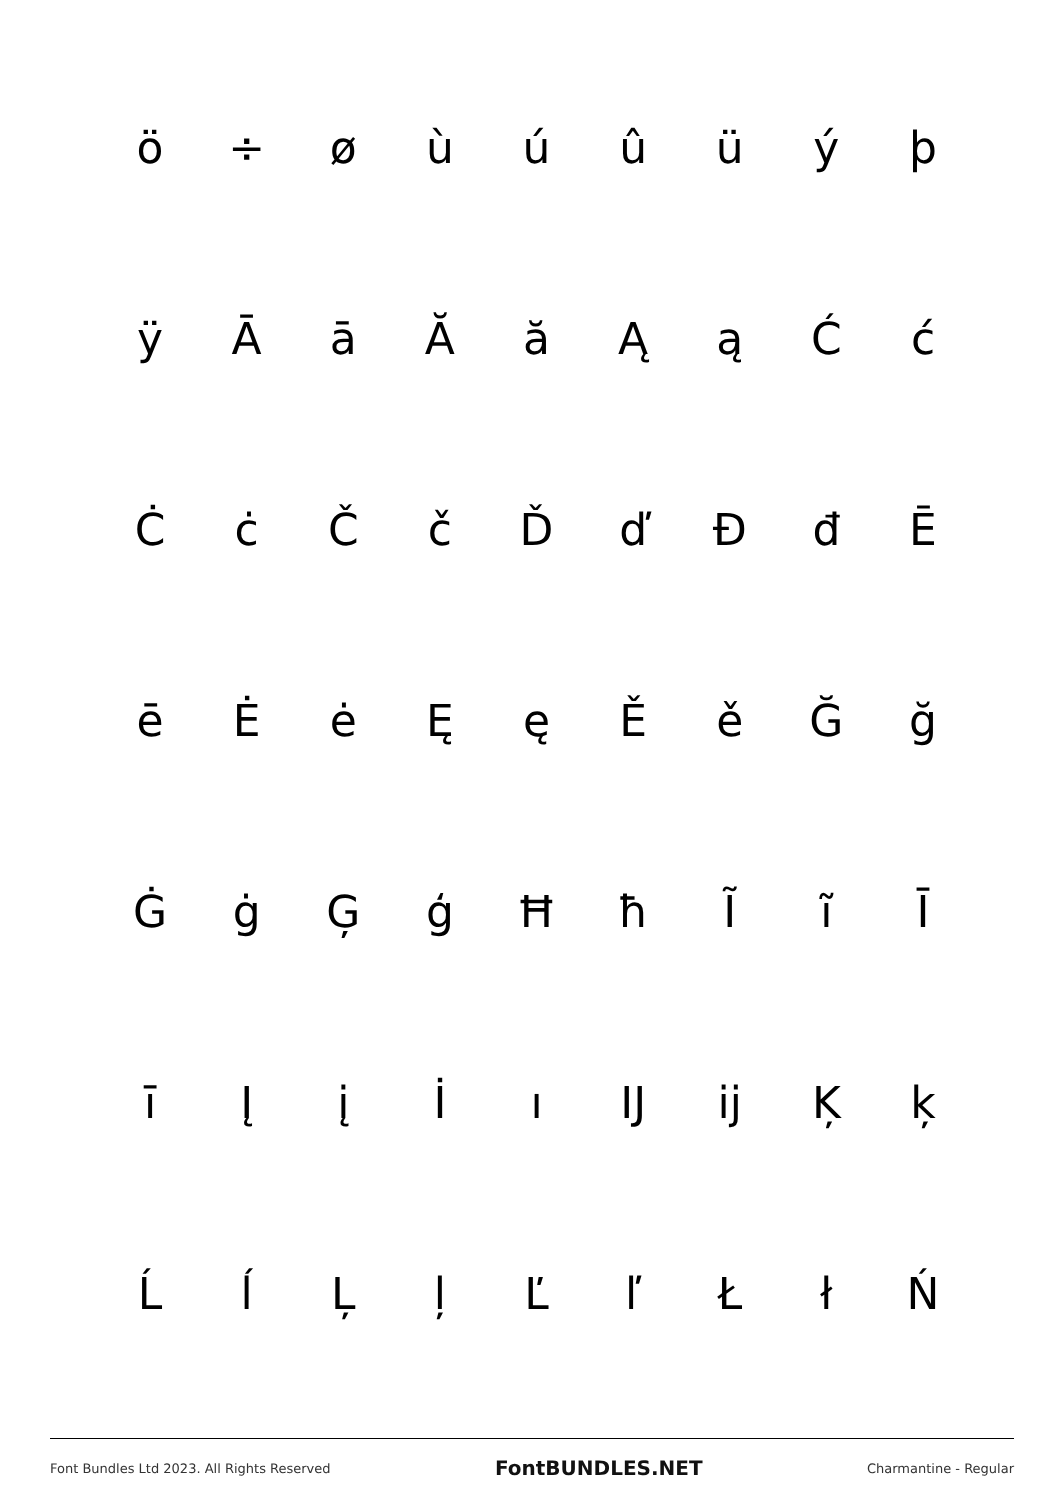ö ÷ øùúûüýþ
ÿĀāĂăĄąĆć
ĊċČčĎďĐđĒ
ēĖėĘęĚěĞğ
ĠġĢģĦħĨĩĪ
īĮįİıĲĳĶķ
ĹĺĻļĽľŁłŃ
Font Bundles Ltd 2023. All Rights Reserved FontBUNDLES.NET Charmantine - Regular